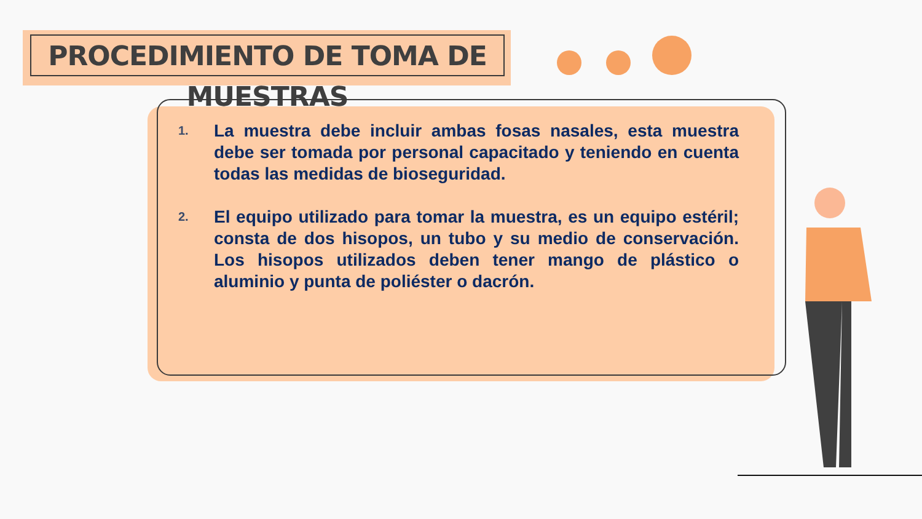PROCEDIMIENTO DE TOMA DE MUESTRAS
1.
La muestra debe incluir ambas fosas nasales, esta muestra debe ser tomada por personal capacitado y teniendo en cuenta todas las medidas de bioseguridad.
2.
El equipo utilizado para tomar la muestra, es un equipo estéril; consta de dos hisopos, un tubo y su medio de conservación. Los hisopos utilizados deben tener mango de plástico o aluminio y punta de poliéster o dacrón.